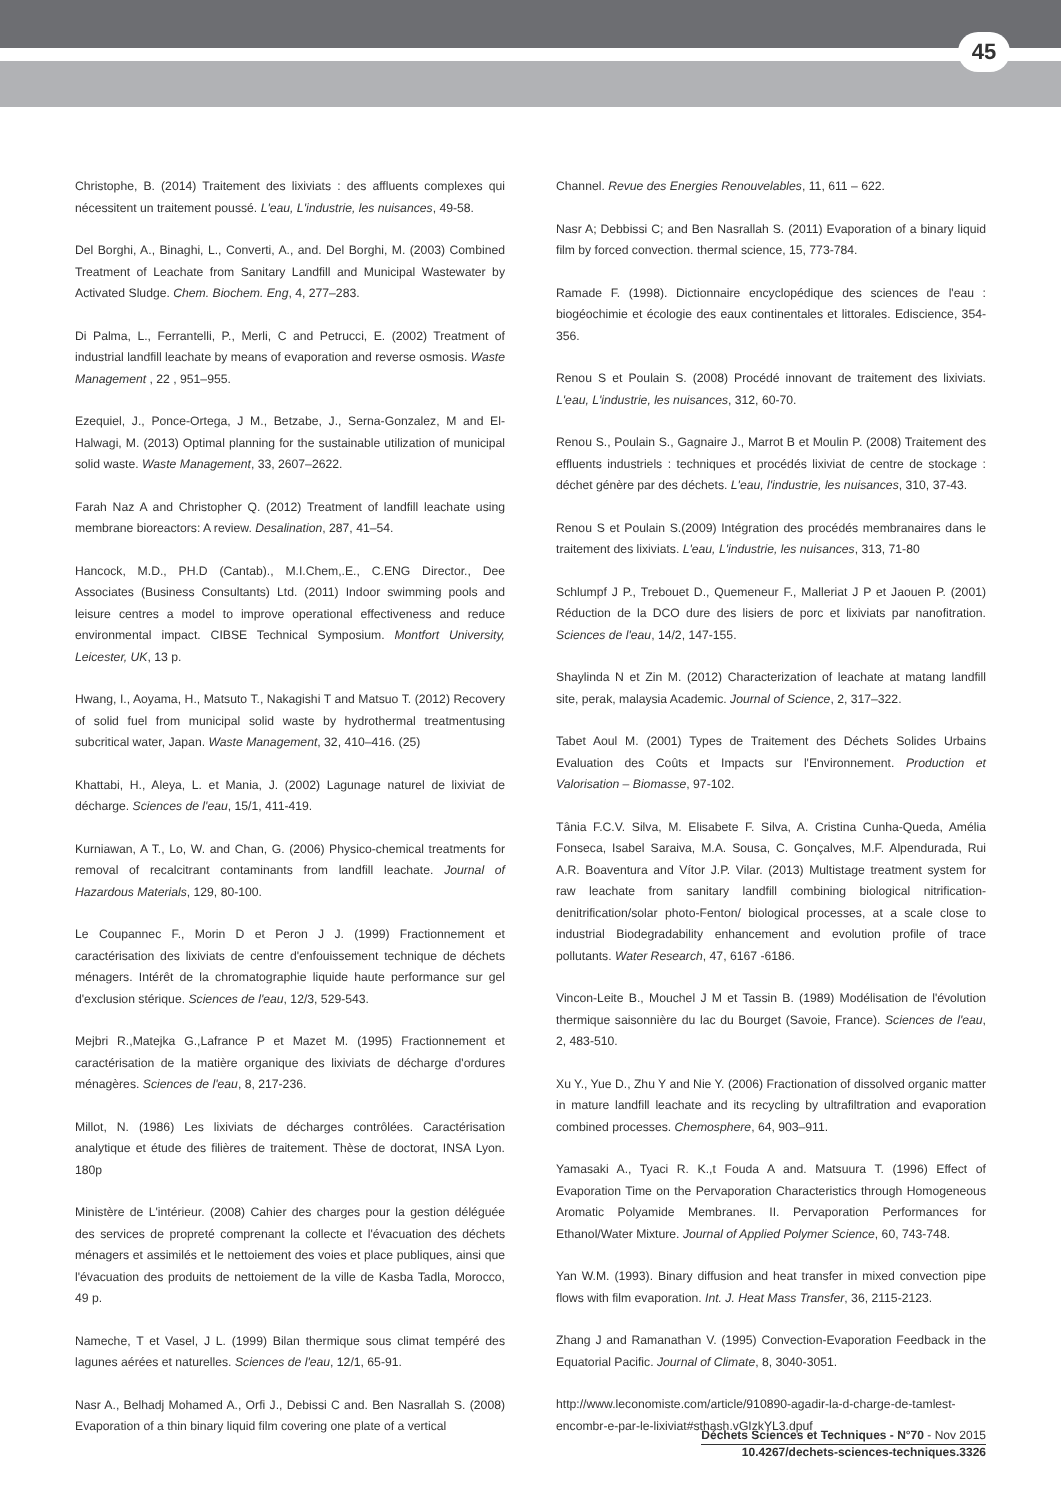45
Christophe, B. (2014) Traitement des lixiviats : des affluents complexes qui nécessitent un traitement poussé. L'eau, L'industrie, les nuisances, 49-58.
Del Borghi, A., Binaghi, L., Converti, A., and. Del Borghi, M. (2003) Combined Treatment of Leachate from Sanitary Landfill and Municipal Wastewater by Activated Sludge. Chem. Biochem. Eng, 4, 277–283.
Di Palma, L., Ferrantelli, P., Merli, C and Petrucci, E. (2002) Treatment of industrial landfill leachate by means of evaporation and reverse osmosis. Waste Management , 22 , 951–955.
Ezequiel, J., Ponce-Ortega, J M., Betzabe, J., Serna-Gonzalez, M and El-Halwagi, M. (2013) Optimal planning for the sustainable utilization of municipal solid waste. Waste Management, 33, 2607–2622.
Farah Naz A and Christopher Q. (2012) Treatment of landfill leachate using membrane bioreactors: A review. Desalination, 287, 41–54.
Hancock, M.D., PH.D (Cantab)., M.I.Chem,.E., C.ENG Director., Dee Associates (Business Consultants) Ltd. (2011) Indoor swimming pools and leisure centres a model to improve operational effectiveness and reduce environmental impact. CIBSE Technical Symposium. Montfort University, Leicester, UK, 13 p.
Hwang, I., Aoyama, H., Matsuto T., Nakagishi T and Matsuo T. (2012) Recovery of solid fuel from municipal solid waste by hydrothermal treatmentusing subcritical water, Japan. Waste Management, 32, 410–416. (25)
Khattabi, H., Aleya, L. et Mania, J. (2002) Lagunage naturel de lixiviat de décharge. Sciences de l'eau, 15/1, 411-419.
Kurniawan, A T., Lo, W. and Chan, G. (2006) Physico-chemical treatments for removal of recalcitrant contaminants from landfill leachate. Journal of Hazardous Materials, 129, 80-100.
Le Coupannec F., Morin D et Peron J J. (1999) Fractionnement et caractérisation des lixiviats de centre d'enfouissement technique de déchets ménagers. Intérêt de la chromatographie liquide haute performance sur gel d'exclusion stérique. Sciences de l'eau, 12/3, 529-543.
Mejbri R.,Matejka G.,Lafrance P et Mazet M. (1995) Fractionnement et caractérisation de la matière organique des lixiviats de décharge d'ordures ménagères. Sciences de l'eau, 8, 217-236.
Millot, N. (1986) Les lixiviats de décharges contrôlées. Caractérisation analytique et étude des filières de traitement. Thèse de doctorat, INSA Lyon. 180p
Ministère de L'intérieur. (2008) Cahier des charges pour la gestion déléguée des services de propreté comprenant la collecte et l'évacuation des déchets ménagers et assimilés et le nettoiement des voies et place publiques, ainsi que l'évacuation des produits de nettoiement de la ville de Kasba Tadla, Morocco, 49 p.
Nameche, T et Vasel, J L. (1999) Bilan thermique sous climat tempéré des lagunes aérées et naturelles. Sciences de l'eau, 12/1, 65-91.
Nasr A., Belhadj Mohamed A., Orfi J., Debissi C and. Ben Nasrallah S. (2008) Evaporation of a thin binary liquid film covering one plate of a vertical
Channel. Revue des Energies Renouvelables, 11, 611 – 622.
Nasr A; Debbissi C; and Ben Nasrallah S. (2011) Evaporation of a binary liquid film by forced convection. thermal science, 15, 773-784.
Ramade F. (1998). Dictionnaire encyclopédique des sciences de l'eau : biogéochimie et écologie des eaux continentales et littorales. Ediscience, 354-356.
Renou S et Poulain S. (2008) Procédé innovant de traitement des lixiviats. L'eau, L'industrie, les nuisances, 312, 60-70.
Renou S., Poulain S., Gagnaire J., Marrot B et Moulin P. (2008) Traitement des effluents industriels : techniques et procédés lixiviat de centre de stockage : déchet génère par des déchets. L'eau, l'industrie, les nuisances, 310, 37-43.
Renou S et Poulain S.(2009) Intégration des procédés membranaires dans le traitement des lixiviats. L'eau, L'industrie, les nuisances, 313, 71-80
Schlumpf J P., Trebouet D., Quemeneur F., Malleriat J P et Jaouen P. (2001) Réduction de la DCO dure des lisiers de porc et lixiviats par nanofitration. Sciences de l'eau, 14/2, 147-155.
Shaylinda N et Zin M. (2012) Characterization of leachate at matang landfill site, perak, malaysia Academic. Journal of Science, 2, 317–322.
Tabet Aoul M. (2001) Types de Traitement des Déchets Solides Urbains Evaluation des Coûts et Impacts sur l'Environnement. Production et Valorisation – Biomasse, 97-102.
Tânia F.C.V. Silva, M. Elisabete F. Silva, A. Cristina Cunha-Queda, Amélia Fonseca, Isabel Saraiva, M.A. Sousa, C. Gonçalves, M.F. Alpendurada, Rui A.R. Boaventura and Vítor J.P. Vilar. (2013) Multistage treatment system for raw leachate from sanitary landfill combining biological nitrification-denitrification/solar photo-Fenton/ biological processes, at a scale close to industrial Biodegradability enhancement and evolution profile of trace pollutants. Water Research, 47, 6167 -6186.
Vincon-Leite B., Mouchel J M et Tassin B. (1989) Modélisation de l'évolution thermique saisonnière du lac du Bourget (Savoie, France). Sciences de l'eau, 2, 483-510.
Xu Y., Yue D., Zhu Y and Nie Y. (2006) Fractionation of dissolved organic matter in mature landfill leachate and its recycling by ultrafiltration and evaporation combined processes. Chemosphere, 64, 903–911.
Yamasaki A., Tyaci R. K.,t Fouda A and. Matsuura T. (1996) Effect of Evaporation Time on the Pervaporation Characteristics through Homogeneous Aromatic Polyamide Membranes. II. Pervaporation Performances for Ethanol/Water Mixture. Journal of Applied Polymer Science, 60, 743-748.
Yan W.M. (1993). Binary diffusion and heat transfer in mixed convection pipe flows with film evaporation. Int. J. Heat Mass Transfer, 36, 2115-2123.
Zhang J and Ramanathan V. (1995) Convection-Evaporation Feedback in the Equatorial Pacific. Journal of Climate, 8, 3040-3051.
http://www.leconomiste.com/article/910890-agadir-la-d-charge-de-tamlest-encombr-e-par-le-lixiviat#sthash.vGIzkYL3.dpuf
Déchets Sciences et Techniques - N°70 - Nov 2015
10.4267/dechets-sciences-techniques.3326